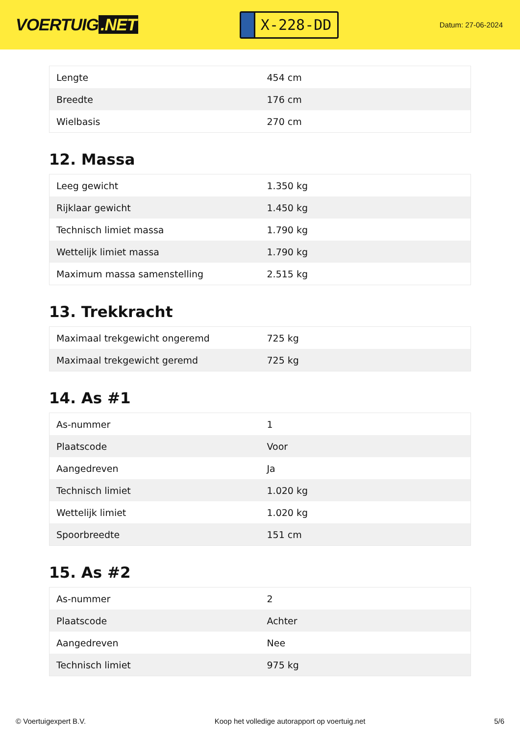VOERTUIG.NET
X-228-DD
Datum: 27-06-2024
| Lengte | 454 cm |
| Breedte | 176 cm |
| Wielbasis | 270 cm |
12. Massa
| Leeg gewicht | 1.350 kg |
| Rijklaar gewicht | 1.450 kg |
| Technisch limiet massa | 1.790 kg |
| Wettelijk limiet massa | 1.790 kg |
| Maximum massa samenstelling | 2.515 kg |
13. Trekkracht
| Maximaal trekgewicht ongeremd | 725 kg |
| Maximaal trekgewicht geremd | 725 kg |
14. As #1
| As-nummer | 1 |
| Plaatscode | Voor |
| Aangedreven | Ja |
| Technisch limiet | 1.020 kg |
| Wettelijk limiet | 1.020 kg |
| Spoorbreedte | 151 cm |
15. As #2
| As-nummer | 2 |
| Plaatscode | Achter |
| Aangedreven | Nee |
| Technisch limiet | 975 kg |
© Voertuigexpert B.V. Koop het volledige autorapport op voertuig.net 5/6